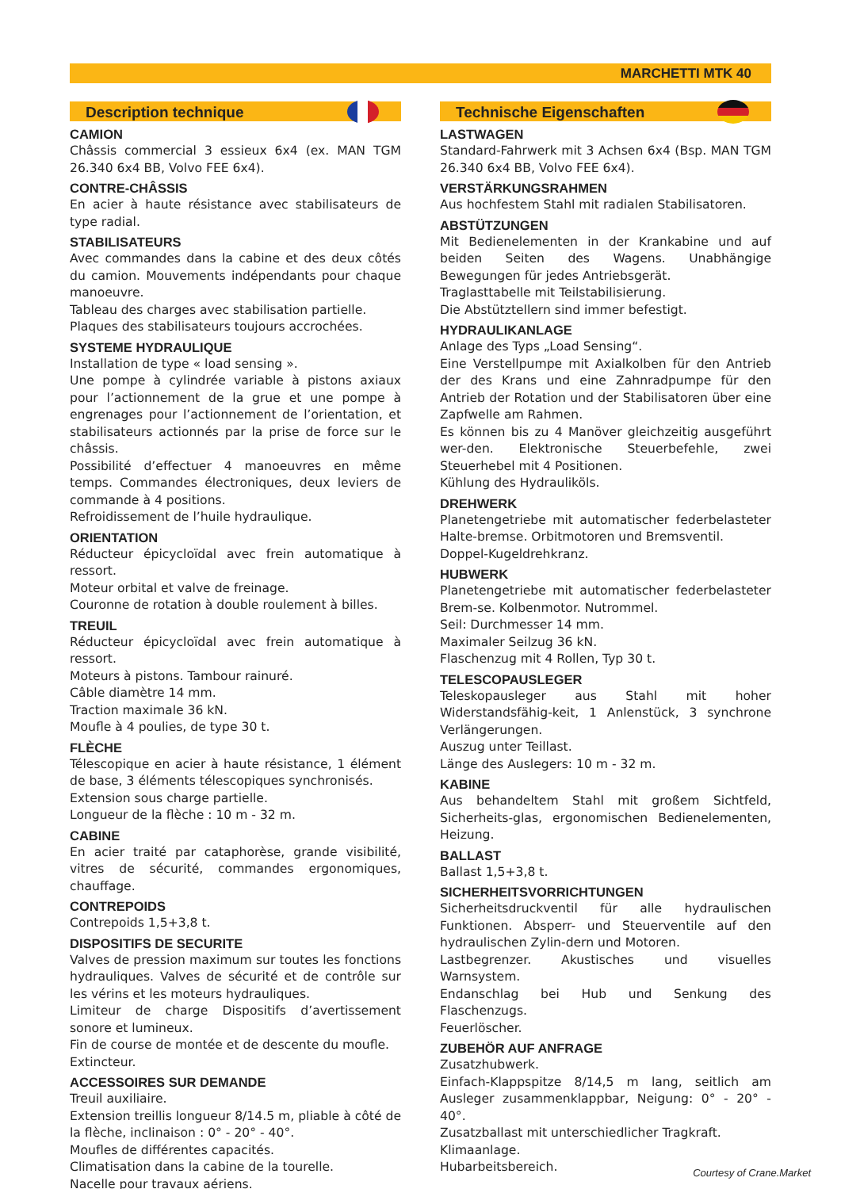MARCHETTI MTK 40
Description technique
CAMION
Châssis commercial 3 essieux 6x4 (ex. MAN TGM 26.340 6x4 BB, Volvo FEE 6x4).
CONTRE-CHÂSSIS
En acier à haute résistance avec stabilisateurs de type radial.
STABILISATEURS
Avec commandes dans la cabine et des deux côtés du camion. Mouvements indépendants pour chaque manoeuvre.
Tableau des charges avec stabilisation partielle.
Plaques des stabilisateurs toujours accrochées.
SYSTEME HYDRAULIQUE
Installation de type « load sensing ».
Une pompe à cylindrée variable à pistons axiaux pour l’actionnement de la grue et une pompe à engrenages pour l’actionnement de l’orientation, et stabilisateurs actionnés par la prise de force sur le châssis.
Possibilité d’effectuer 4 manoeuvres en même temps. Commandes électroniques, deux leviers de commande à 4 positions.
Refroidissement de l’huile hydraulique.
ORIENTATION
Réducteur épicycloïdal avec frein automatique à ressort.
Moteur orbital et valve de freinage.
Couronne de rotation à double roulement à billes.
TREUIL
Réducteur épicycloïdal avec frein automatique à ressort.
Moteurs à pistons. Tambour rainuré.
Câble diamètre 14 mm.
Traction maximale 36 kN.
Moufle à 4 poulies, de type 30 t.
FLÈCHE
Télescopique en acier à haute résistance, 1 élément de base, 3 éléments télescopiques synchronisés.
Extension sous charge partielle.
Longueur de la flèche : 10 m - 32 m.
CABINE
En acier traité par cataphorèse, grande visibilité, vitres de sécurité, commandes ergonomiques, chauffage.
CONTREPOIDS
Contrepoids 1,5+3,8 t.
DISPOSITIFS DE SECURITE
Valves de pression maximum sur toutes les fonctions hydrauliques. Valves de sécurité et de contrôle sur les vérins et les moteurs hydrauliques.
Limiteur de charge Dispositifs d’avertissement sonore et lumineux.
Fin de course de montée et de descente du moufle.
Extincteur.
ACCESSOIRES SUR DEMANDE
Treuil auxiliaire.
Extension treillis longueur 8/14.5 m, pliable à côté de la flèche, inclinaison : 0° - 20° - 40°.
Moufles de différentes capacités.
Climatisation dans la cabine de la tourelle.
Nacelle pour travaux aériens.
Technische Eigenschaften
LASTWAGEN
Standard-Fahrwerk mit 3 Achsen 6x4 (Bsp. MAN TGM 26.340 6x4 BB, Volvo FEE 6x4).
VERSTÄRKUNGSRAHMEN
Aus hochfestem Stahl mit radialen Stabilisatoren.
ABSTÜTZUNGEN
Mit Bedienelementen in der Krankabine und auf beiden Seiten des Wagens. Unabhängige Bewegungen für jedes Antriebsgerät.
Traglasttabelle mit Teilstabilisierung.
Die Abstütztellern sind immer befestigt.
HYDRAULIKANLAGE
Anlage des Typs „Load Sensing“.
Eine Verstellpumpe mit Axialkolben für den Antrieb der des Krans und eine Zahnradpumpe für den Antrieb der Rotation und der Stabilisatoren über eine Zapfwelle am Rahmen.
Es können bis zu 4 Manöver gleichzeitig ausgeführt wer-den. Elektronische Steuerbefehle, zwei Steuerhebel mit 4 Positionen.
Kühlung des Hydrauliköls.
DREHWERK
Planetengetriebe mit automatischer federbelasteter Halte-bremse. Orbitmotoren und Bremsventil.
Doppel-Kugeldrehkranz.
HUBWERK
Planetengetriebe mit automatischer federbelasteter Brem-se. Kolbenmotor. Nutrommel.
Seil: Durchmesser 14 mm.
Maximaler Seilzug 36 kN.
Flaschenzug mit 4 Rollen, Typ 30 t.
TELESCOPAUSLEGER
Teleskopausleger aus Stahl mit hoher Widerstandsfähig-keit, 1 Anlenstück, 3 synchrone Verlängerungen.
Auszug unter Teillast.
Länge des Auslegers: 10 m - 32 m.
KABINE
Aus behandeltem Stahl mit großem Sichtfeld, Sicherheits-glas, ergonomischen Bedienelementen, Heizung.
BALLAST
Ballast 1,5+3,8 t.
SICHERHEITSVORRICHTUNGEN
Sicherheitsdruckventil für alle hydraulischen Funktionen. Absperr- und Steuerventile auf den hydraulischen Zylin-dern und Motoren.
Lastbegrenzer. Akustisches und visuelles Warnsystem.
Endanschlag bei Hub und Senkung des Flaschenzugs.
Feuerlöscher.
ZUBEHÖR AUF ANFRAGE
Zusatzhubwerk.
Einfach-Klappspitze 8/14,5 m lang, seitlich am Ausleger zusammenklappbar, Neigung: 0° - 20° - 40°.
Zusatzballast mit unterschiedlicher Tragkraft.
Klimaanlage.
Hubarbeitsbereich.
Courtesy of Crane.Market